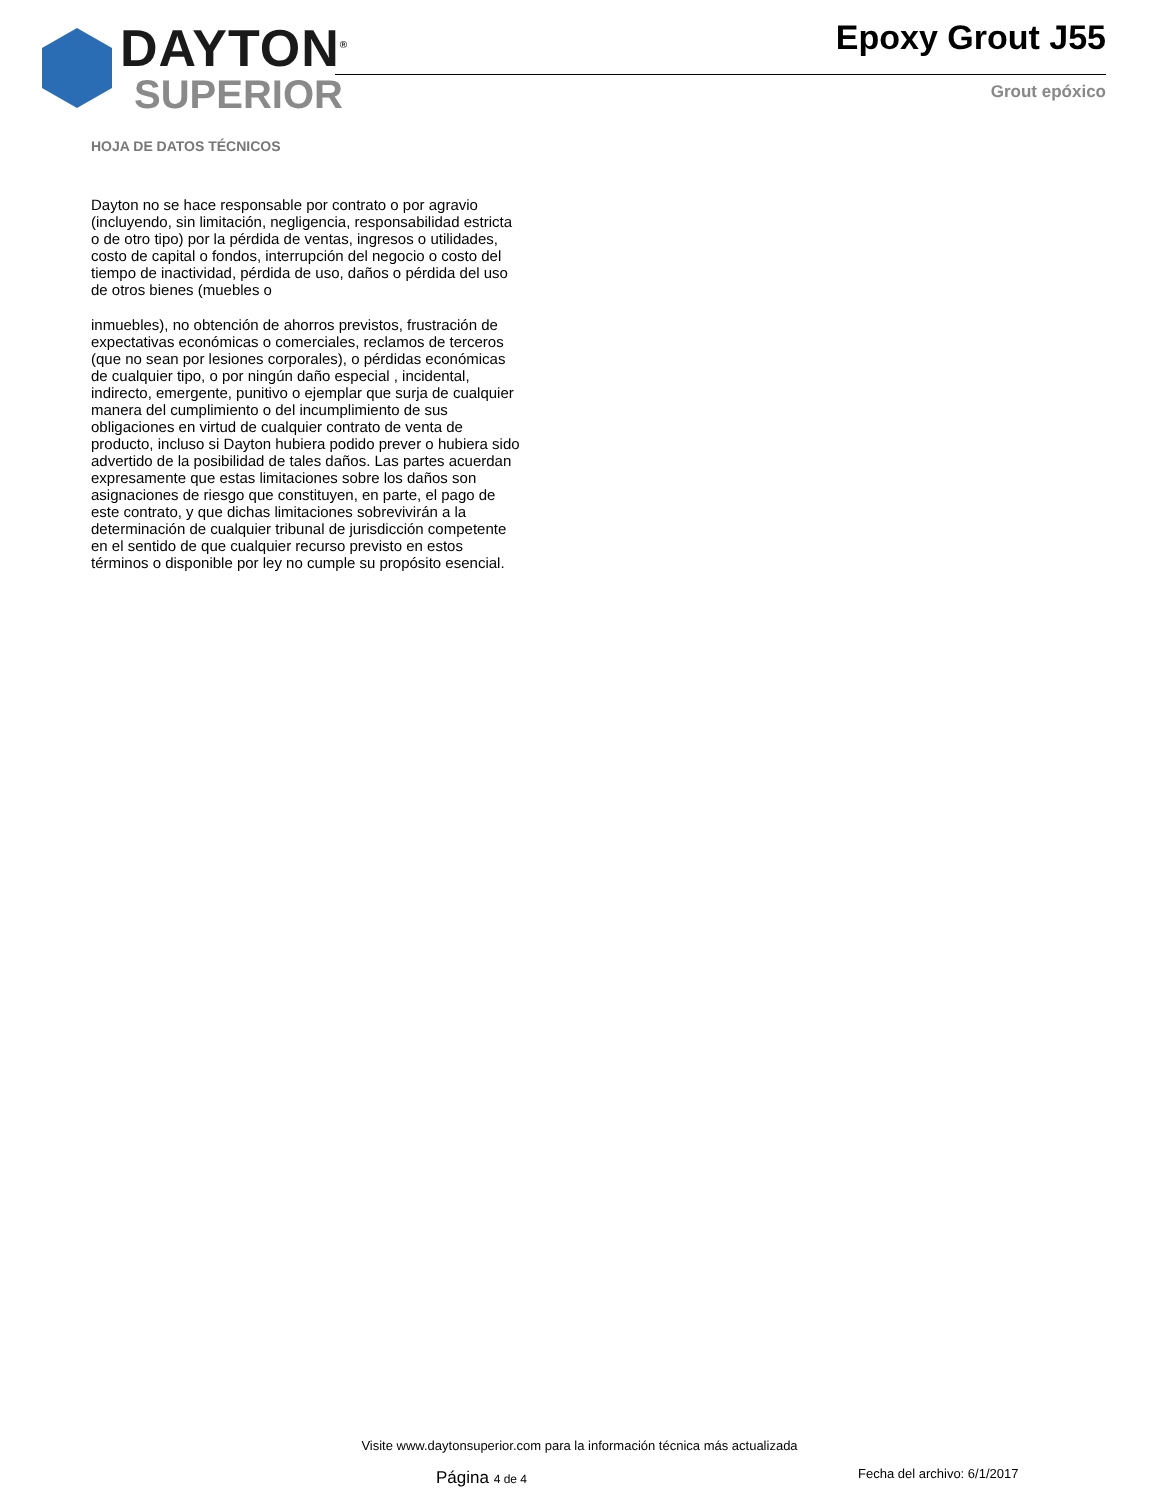DAYTON<sup>®</sup>
SUPERIOR
Epoxy Grout J55
Grout epóxico
HOJA DE DATOS TÉCNICOS
Dayton no se hace responsable por contrato o por agravio (incluyendo, sin limitación, negligencia, responsabilidad estricta o de otro tipo) por la pérdida de ventas, ingresos o utilidades, costo de capital o fondos, interrupción del negocio o costo del tiempo de inactividad, pérdida de uso, daños o pérdida del uso de otros bienes (muebles o
inmuebles), no obtención de ahorros previstos, frustración de expectativas económicas o comerciales, reclamos de terceros (que no sean por lesiones corporales), o pérdidas económicas de cualquier tipo, o por ningún daño especial , incidental, indirecto, emergente, punitivo o ejemplar que surja de cualquier manera del cumplimiento o del incumplimiento de sus obligaciones en virtud de cualquier contrato de venta de producto, incluso si Dayton hubiera podido prever o hubiera sido advertido de la posibilidad de tales daños. Las partes acuerdan expresamente que estas limitaciones sobre los daños son asignaciones de riesgo que constituyen, en parte, el pago de este contrato, y que dichas limitaciones sobrevivirán a la determinación de cualquier tribunal de jurisdicción competente en el sentido de que cualquier recurso previsto en estos términos o disponible por ley no cumple su propósito esencial.
Visite www.daytonsuperior.com para la información técnica más actualizada
Página 4 de 4 Fecha del archivo: 6/1/2017